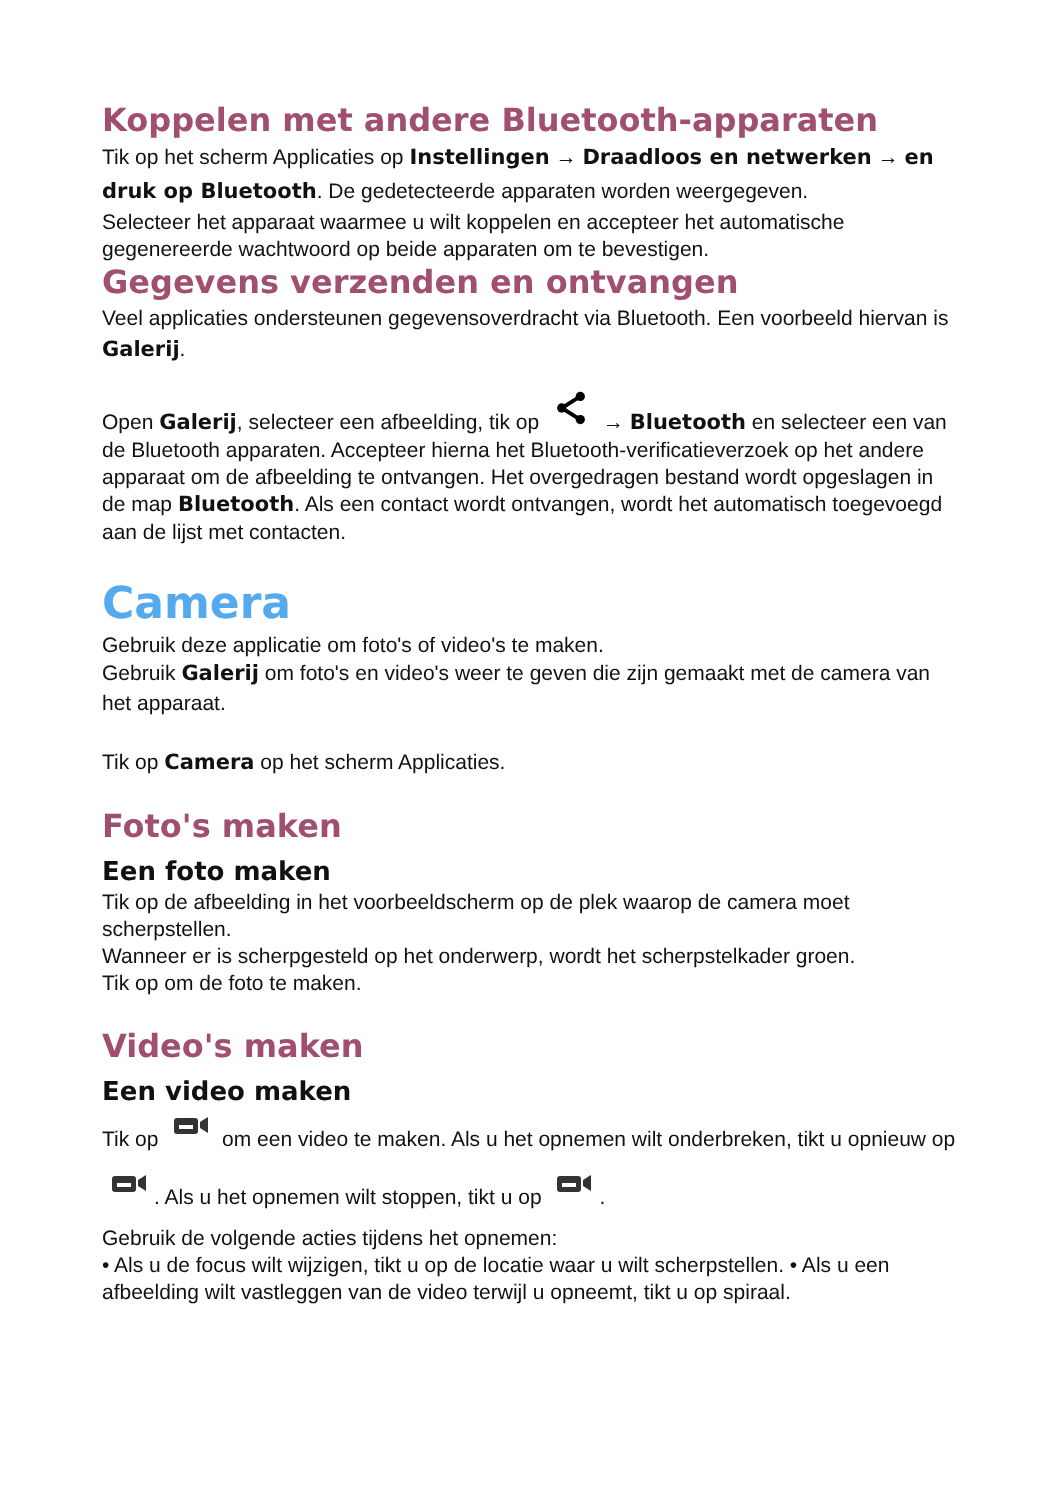Koppelen met andere Bluetooth-apparaten
Tik op het scherm Applicaties op Instellingen → Draadloos en netwerken → en druk op Bluetooth. De gedetecteerde apparaten worden weergegeven.
Selecteer het apparaat waarmee u wilt koppelen en accepteer het automatische gegenereerde wachtwoord op beide apparaten om te bevestigen.
Gegevens verzenden en ontvangen
Veel applicaties ondersteunen gegevensoverdracht via Bluetooth. Een voorbeeld hiervan is Galerij.
Open Galerij, selecteer een afbeelding, tik op → Bluetooth en selecteer een van de Bluetooth apparaten. Accepteer hierna het Bluetooth-verificatieverzoek op het andere apparaat om de afbeelding te ontvangen. Het overgedragen bestand wordt opgeslagen in de map Bluetooth. Als een contact wordt ontvangen, wordt het automatisch toegevoegd aan de lijst met contacten.
Camera
Gebruik deze applicatie om foto's of video's te maken.
Gebruik Galerij om foto's en video's weer te geven die zijn gemaakt met de camera van het apparaat.
Tik op Camera op het scherm Applicaties.
Foto's maken
Een foto maken
Tik op de afbeelding in het voorbeeldscherm op de plek waarop de camera moet scherpstellen.
Wanneer er is scherpgesteld op het onderwerp, wordt het scherpstelkader groen.
Tik op om de foto te maken.
Video's maken
Een video maken
Tik op om een video te maken. Als u het opnemen wilt onderbreken, tikt u opnieuw op . Als u het opnemen wilt stoppen, tikt u op .
Gebruik de volgende acties tijdens het opnemen:
• Als u de focus wilt wijzigen, tikt u op de locatie waar u wilt scherpstellen. • Als u een afbeelding wilt vastleggen van de video terwijl u opneemt, tikt u op spiraal.